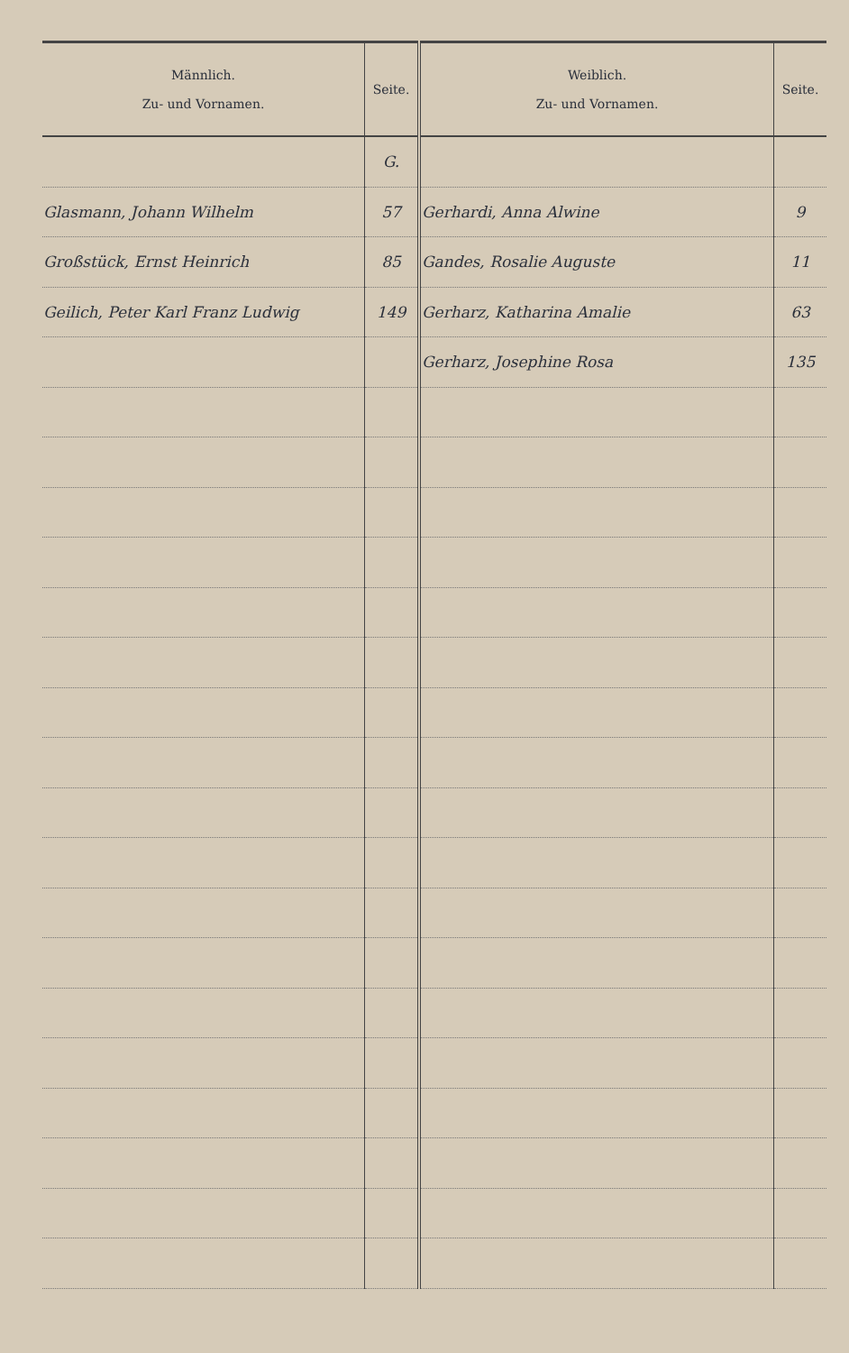| Männlich. Zu- und Vornamen. | Seite. | Weiblich. Zu- und Vornamen. | Seite. |
| --- | --- | --- | --- |
| | G. | | |
| Glasmann, Johann Wilhelm | 57 | Gerhardi, Anna Alwine | 9 |
| Großstück, Ernst Heinrich | 85 | Gandes, Rosalie Auguste | 11 |
| Geilich, Peter Karl Franz Ludwig | 149 | Gerharz, Katharina Amalie | 63 |
| | | Gerharz, Josephine Rosa | 135 |